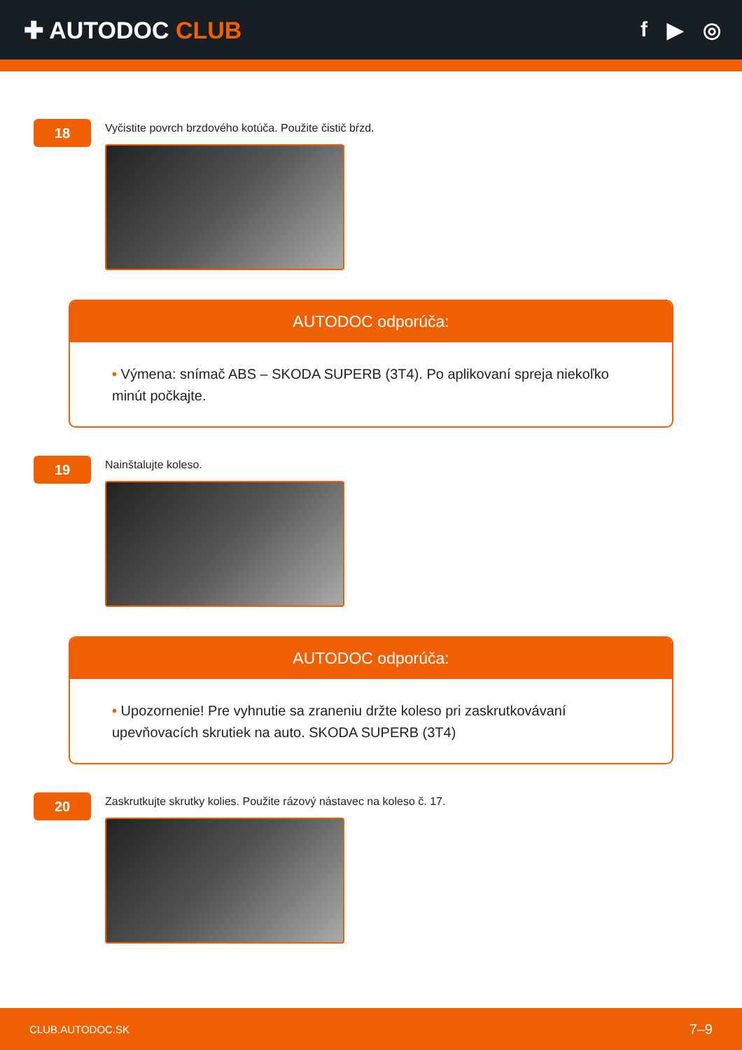✚ AUTODOC CLUB f ▶ ◎
18
Vyčistite povrch brzdového kotúča. Použite čistič bŕzd.
AUTODOC odporúča:
• Výmena: snímač ABS – SKODA SUPERB (3T4). Po aplikovaní spreja niekoľko minút počkajte.
19
Nainštalujte koleso.
AUTODOC odporúča:
• Upozornenie! Pre vyhnutie sa zraneniu držte koleso pri zaskrutkovávaní upevňovacích skrutiek na auto. SKODA SUPERB (3T4)
20
Zaskrutkujte skrutky kolies. Použite rázový nástavec na koleso č. 17.
CLUB.AUTODOC.SK 7–9